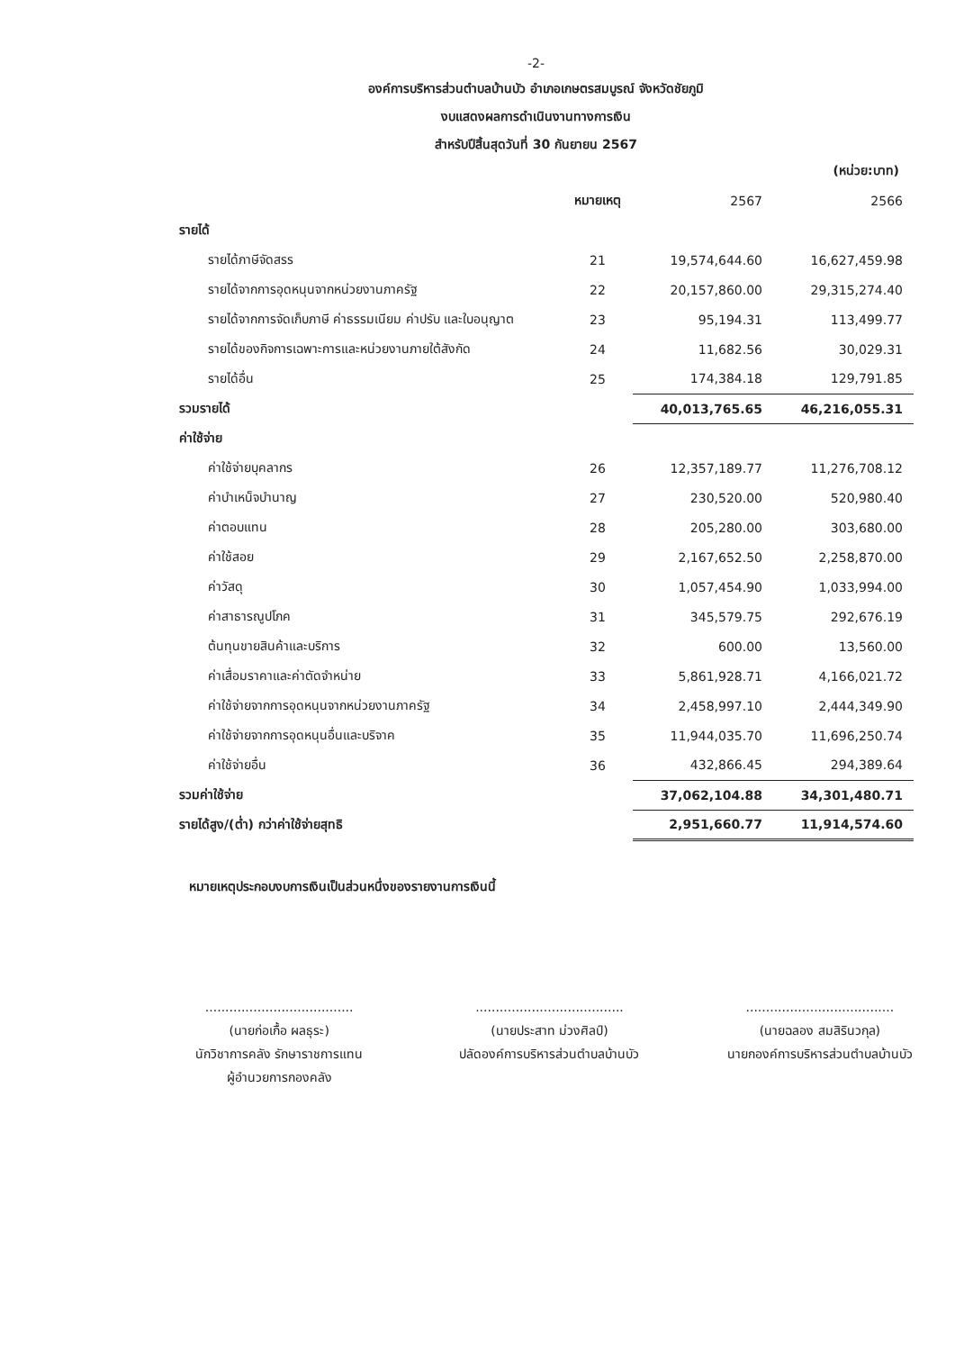-2-
องค์การบริหารส่วนตำบลบ้านบัว อำเภอเกษตรสมบูรณ์ จังหวัดชัยภูมิ
งบแสดงผลการดำเนินงานทางการเงิน
สำหรับปีสิ้นสุดวันที่ 30 กันยายน 2567
(หน่วย:บาท)
| | หมายเหตุ | 2567 | 2566 |
| --- | --- | --- | --- |
| รายได้ | | | |
| รายได้ภาษีจัดสรร | 21 | 19,574,644.60 | 16,627,459.98 |
| รายได้จากการอุดหนุนจากหน่วยงานภาครัฐ | 22 | 20,157,860.00 | 29,315,274.40 |
| รายได้จากการจัดเก็บภาษี ค่าธรรมเนียม ค่าปรับ และใบอนุญาต | 23 | 95,194.31 | 113,499.77 |
| รายได้ของกิจการเฉพาะการและหน่วยงานภายใต้สังกัด | 24 | 11,682.56 | 30,029.31 |
| รายได้อื่น | 25 | 174,384.18 | 129,791.85 |
| รวมรายได้ | | 40,013,765.65 | 46,216,055.31 |
| ค่าใช้จ่าย | | | |
| ค่าใช้จ่ายบุคลากร | 26 | 12,357,189.77 | 11,276,708.12 |
| ค่าบำเหน็จบำนาญ | 27 | 230,520.00 | 520,980.40 |
| ค่าตอบแทน | 28 | 205,280.00 | 303,680.00 |
| ค่าใช้สอย | 29 | 2,167,652.50 | 2,258,870.00 |
| ค่าวัสดุ | 30 | 1,057,454.90 | 1,033,994.00 |
| ค่าสาธารณูปโภค | 31 | 345,579.75 | 292,676.19 |
| ต้นทุนขายสินค้าและบริการ | 32 | 600.00 | 13,560.00 |
| ค่าเสื่อมราคาและค่าตัดจำหน่าย | 33 | 5,861,928.71 | 4,166,021.72 |
| ค่าใช้จ่ายจากการอุดหนุนจากหน่วยงานภาครัฐ | 34 | 2,458,997.10 | 2,444,349.90 |
| ค่าใช้จ่ายจากการอุดหนุนอื่นและบริจาค | 35 | 11,944,035.70 | 11,696,250.74 |
| ค่าใช้จ่ายอื่น | 36 | 432,866.45 | 294,389.64 |
| รวมค่าใช้จ่าย | | 37,062,104.88 | 34,301,480.71 |
| รายได้สูง/(ต่ำ) กว่าค่าใช้จ่ายสุทธิ | | 2,951,660.77 | 11,914,574.60 |
หมายเหตุประกอบงบการเงินเป็นส่วนหนึ่งของรายงานการเงินนี้
.....................................
(นายก่อเกื้อ ผลธุระ)
นักวิชาการคลัง รักษาราชการแทน
ผู้อำนวยการกองคลัง
.....................................
(นายประสาท ม่วงศิลป์)
ปลัดองค์การบริหารส่วนตำบลบ้านบัว
.....................................
(นายฉลอง สมสิรินวกุล)
นายกองค์การบริหารส่วนตำบลบ้านบัว